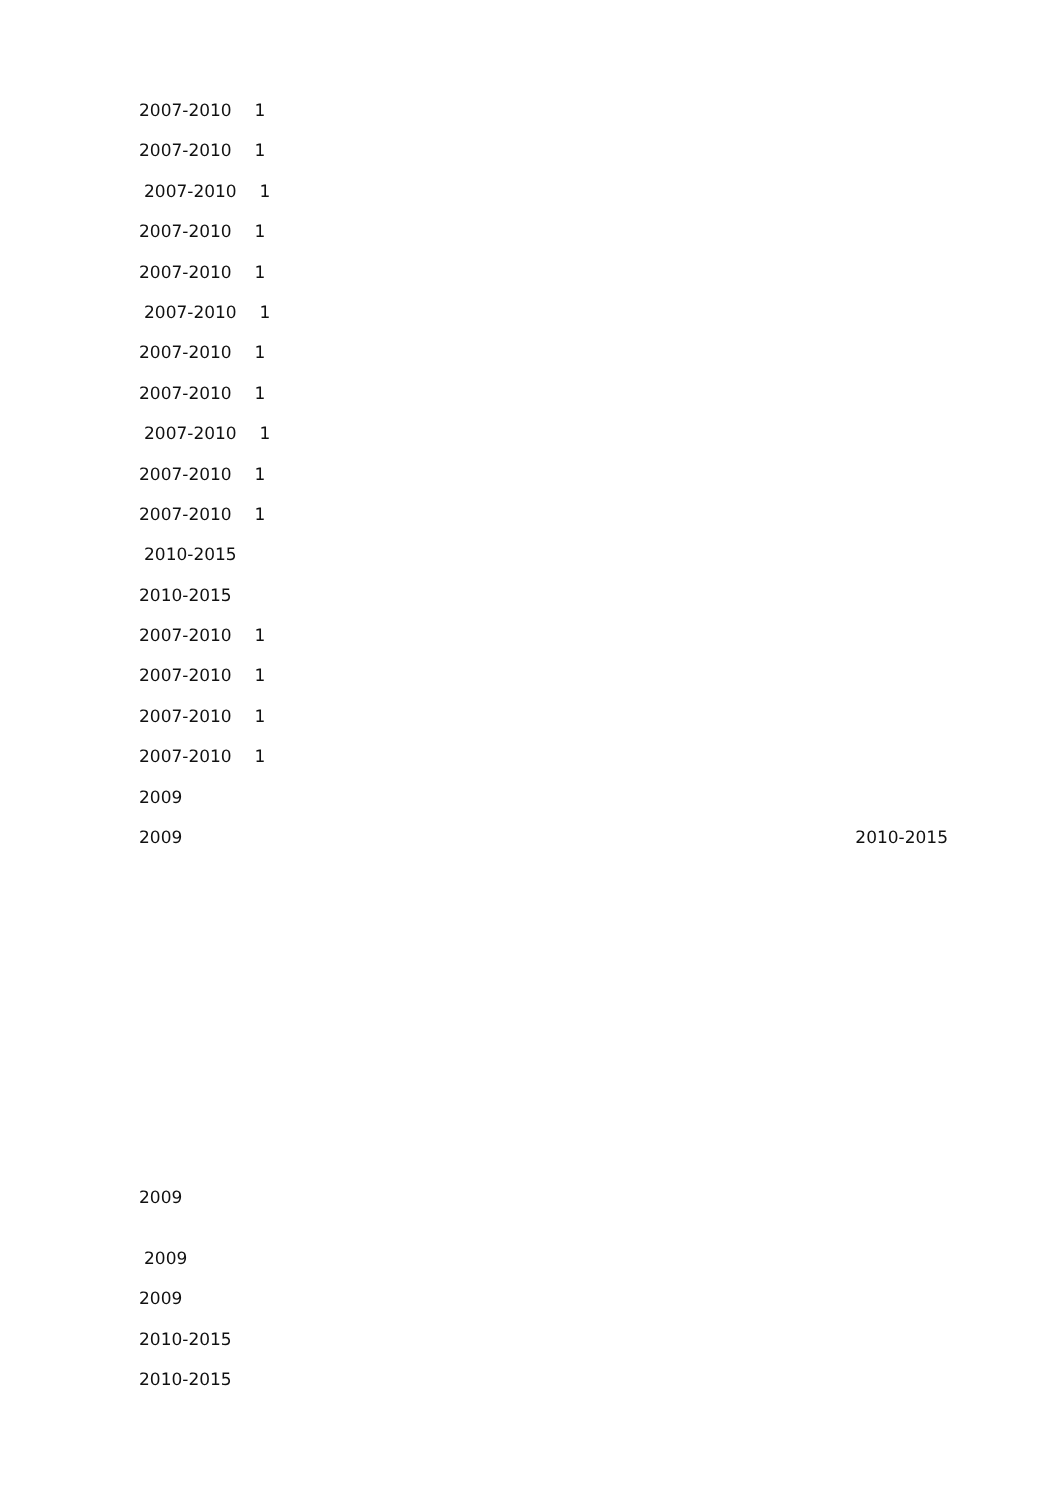2007-2010 1
2007-2010 1
2007-2010 1
2007-2010 1
2007-2010 1
2007-2010 1
2007-2010 1
2007-2010 1
2007-2010 1
2007-2010 1
2007-2010 1
2010-2015
2010-2015
2007-2010 1
2007-2010 1
2007-2010 1
2007-2010 1
2009
2009 2010-2015
2009
2009
2009
2010-2015
2010-2015